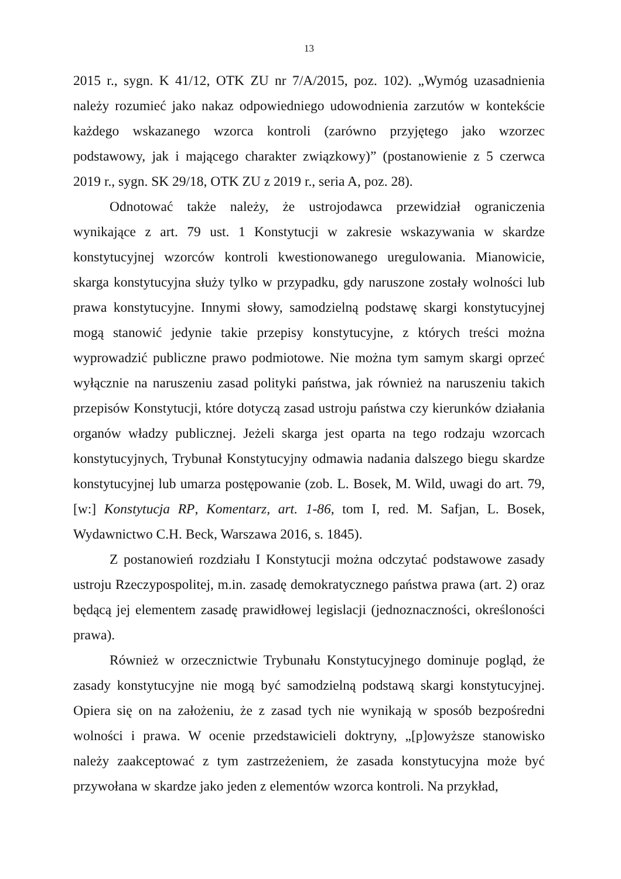13
2015 r., sygn. K 41/12, OTK ZU nr 7/A/2015, poz. 102). „Wymóg uzasadnienia należy rozumieć jako nakaz odpowiedniego udowodnienia zarzutów w kontekście każdego wskazanego wzorca kontroli (zarówno przyjętego jako wzorzec podstawowy, jak i mającego charakter związkowy)” (postanowienie z 5 czerwca 2019 r., sygn. SK 29/18, OTK ZU z 2019 r., seria A, poz. 28).
Odnotować także należy, że ustrojodawca przewidział ograniczenia wynikające z art. 79 ust. 1 Konstytucji w zakresie wskazywania w skardze konstytucyjnej wzorców kontroli kwestionowanego uregulowania. Mianowicie, skarga konstytucyjna służy tylko w przypadku, gdy naruszone zostały wolności lub prawa konstytucyjne. Innymi słowy, samodzielną podstawę skargi konstytucyjnej mogą stanowić jedynie takie przepisy konstytucyjne, z których treści można wyprowadzić publiczne prawo podmiotowe. Nie można tym samym skargi oprzeć wyłącznie na naruszeniu zasad polityki państwa, jak również na naruszeniu takich przepisów Konstytucji, które dotyczą zasad ustroju państwa czy kierunków działania organów władzy publicznej. Jeżeli skarga jest oparta na tego rodzaju wzorcach konstytucyjnych, Trybunał Konstytucyjny odmawia nadania dalszego biegu skardze konstytucyjnej lub umarza postępowanie (zob. L. Bosek, M. Wild, uwagi do art. 79, [w:] Konstytucja RP, Komentarz, art. 1-86, tom I, red. M. Safjan, L. Bosek, Wydawnictwo C.H. Beck, Warszawa 2016, s. 1845).
Z postanowień rozdziału I Konstytucji można odczytać podstawowe zasady ustroju Rzeczypospolitej, m.in. zasadę demokratycznego państwa prawa (art. 2) oraz będącą jej elementem zasadę prawidłowej legislacji (jednoznaczności, określoności prawa).
Również w orzecznictwie Trybunału Konstytucyjnego dominuje pogląd, że zasady konstytucyjne nie mogą być samodzielną podstawą skargi konstytucyjnej. Opiera się on na założeniu, że z zasad tych nie wynikają w sposób bezpośredni wolności i prawa. W ocenie przedstawicieli doktryny, „[p]owyższe stanowisko należy zaakceptować z tym zastrzeżeniem, że zasada konstytucyjna może być przywołana w skardze jako jeden z elementów wzorca kontroli. Na przykład,